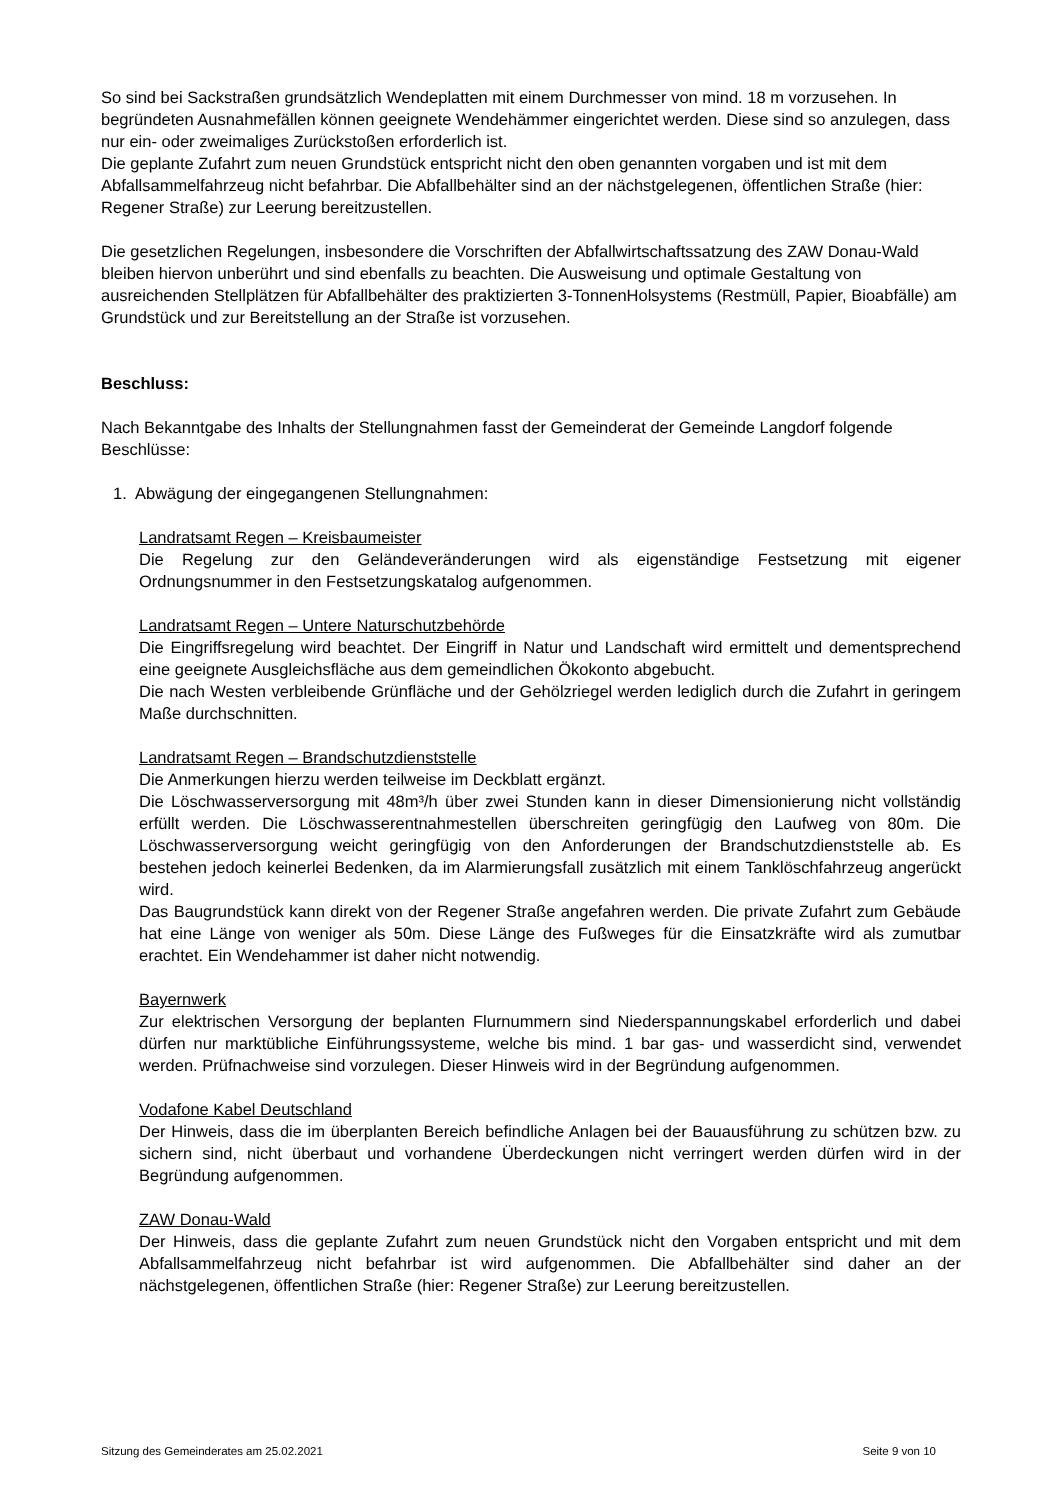So sind bei Sackstraßen grundsätzlich Wendeplatten mit einem Durchmesser von mind. 18 m vorzusehen. In begründeten Ausnahmefällen können geeignete Wendehämmer eingerichtet werden. Diese sind so anzulegen, dass nur ein- oder zweimaliges Zurückstoßen erforderlich ist.
Die geplante Zufahrt zum neuen Grundstück entspricht nicht den oben genannten vorgaben und ist mit dem Abfallsammelfahrzeug nicht befahrbar. Die Abfallbehälter sind an der nächstgelegenen, öffentlichen Straße (hier: Regener Straße) zur Leerung bereitzustellen.
Die gesetzlichen Regelungen, insbesondere die Vorschriften der Abfallwirtschaftssatzung des ZAW Donau-Wald bleiben hiervon unberührt und sind ebenfalls zu beachten. Die Ausweisung und optimale Gestaltung von ausreichenden Stellplätzen für Abfallbehälter des praktizierten 3-TonnenHolsystems (Restmüll, Papier, Bioabfälle) am Grundstück und zur Bereitstellung an der Straße ist vorzusehen.
Beschluss:
Nach Bekanntgabe des Inhalts der Stellungnahmen fasst der Gemeinderat der Gemeinde Langdorf folgende Beschlüsse:
1. Abwägung der eingegangenen Stellungnahmen:
Landratsamt Regen – Kreisbaumeister
Die Regelung zur den Geländeveränderungen wird als eigenständige Festsetzung mit eigener Ordnungsnummer in den Festsetzungskatalog aufgenommen.
Landratsamt Regen – Untere Naturschutzbehörde
Die Eingriffsregelung wird beachtet. Der Eingriff in Natur und Landschaft wird ermittelt und dementsprechend eine geeignete Ausgleichsfläche aus dem gemeindlichen Ökokonto abgebucht.
Die nach Westen verbleibende Grünfläche und der Gehölzriegel werden lediglich durch die Zufahrt in geringem Maße durchschnitten.
Landratsamt Regen – Brandschutzdienststelle
Die Anmerkungen hierzu werden teilweise im Deckblatt ergänzt.
Die Löschwasserversorgung mit 48m³/h über zwei Stunden kann in dieser Dimensionierung nicht vollständig erfüllt werden. Die Löschwasserentnahmestellen überschreiten geringfügig den Laufweg von 80m. Die Löschwasserversorgung weicht geringfügig von den Anforderungen der Brandschutzdienststelle ab. Es bestehen jedoch keinerlei Bedenken, da im Alarmierungsfall zusätzlich mit einem Tanklöschfahrzeug angerückt wird.
Das Baugrundstück kann direkt von der Regener Straße angefahren werden. Die private Zufahrt zum Gebäude hat eine Länge von weniger als 50m. Diese Länge des Fußweges für die Einsatzkräfte wird als zumutbar erachtet. Ein Wendehammer ist daher nicht notwendig.
Bayernwerk
Zur elektrischen Versorgung der beplanten Flurnummern sind Niederspannungskabel erforderlich und dabei dürfen nur marktübliche Einführungssysteme, welche bis mind. 1 bar gas- und wasserdicht sind, verwendet werden. Prüfnachweise sind vorzulegen. Dieser Hinweis wird in der Begründung aufgenommen.
Vodafone Kabel Deutschland
Der Hinweis, dass die im überplanten Bereich befindliche Anlagen bei der Bauausführung zu schützen bzw. zu sichern sind, nicht überbaut und vorhandene Überdeckungen nicht verringert werden dürfen wird in der Begründung aufgenommen.
ZAW Donau-Wald
Der Hinweis, dass die geplante Zufahrt zum neuen Grundstück nicht den Vorgaben entspricht und mit dem Abfallsammelfahrzeug nicht befahrbar ist wird aufgenommen. Die Abfallbehälter sind daher an der nächstgelegenen, öffentlichen Straße (hier: Regener Straße) zur Leerung bereitzustellen.
Sitzung des Gemeinderates am 25.02.2021 Seite 9 von 10